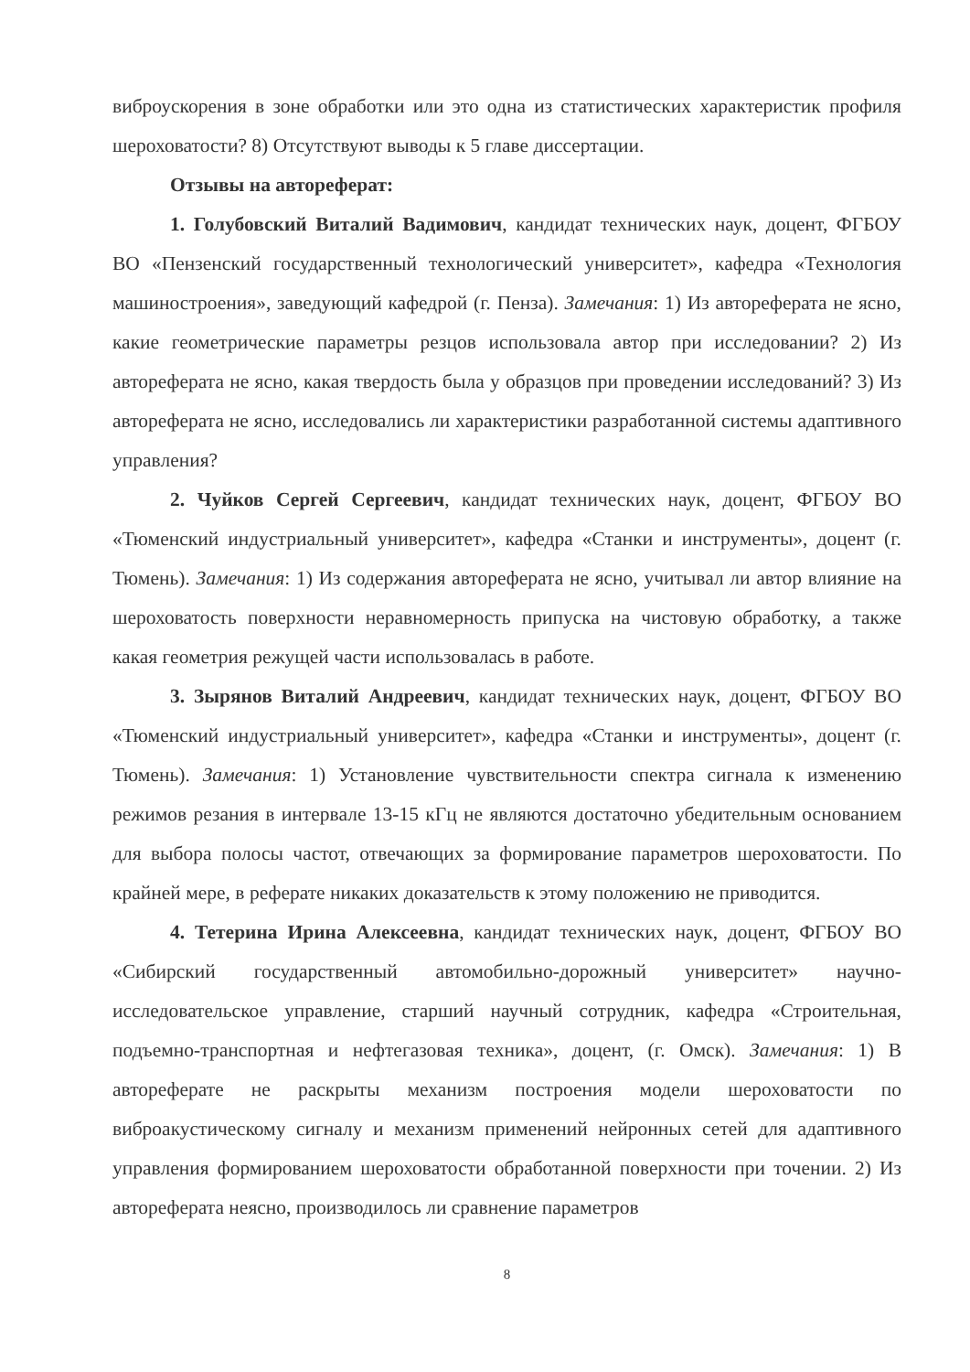виброускорения в зоне обработки или это одна из статистических характеристик профиля шероховатости? 8) Отсутствуют выводы к 5 главе диссертации.
Отзывы на автореферат:
1. Голубовский Виталий Вадимович, кандидат технических наук, доцент, ФГБОУ ВО «Пензенский государственный технологический университет», кафедра «Технология машиностроения», заведующий кафедрой (г. Пенза). Замечания: 1) Из автореферата не ясно, какие геометрические параметры резцов использовала автор при исследовании? 2) Из автореферата не ясно, какая твердость была у образцов при проведении исследований? 3) Из автореферата не ясно, исследовались ли характеристики разработанной системы адаптивного управления?
2. Чуйков Сергей Сергеевич, кандидат технических наук, доцент, ФГБОУ ВО «Тюменский индустриальный университет», кафедра «Станки и инструменты», доцент (г. Тюмень). Замечания: 1) Из содержания автореферата не ясно, учитывал ли автор влияние на шероховатость поверхности неравномерность припуска на чистовую обработку, а также какая геометрия режущей части использовалась в работе.
3. Зырянов Виталий Андреевич, кандидат технических наук, доцент, ФГБОУ ВО «Тюменский индустриальный университет», кафедра «Станки и инструменты», доцент (г. Тюмень). Замечания: 1) Установление чувствительности спектра сигнала к изменению режимов резания в интервале 13-15 кГц не являются достаточно убедительным основанием для выбора полосы частот, отвечающих за формирование параметров шероховатости. По крайней мере, в реферате никаких доказательств к этому положению не приводится.
4. Тетерина Ирина Алексеевна, кандидат технических наук, доцент, ФГБОУ ВО «Сибирский государственный автомобильно-дорожный университет» научно-исследовательское управление, старший научный сотрудник, кафедра «Строительная, подъемно-транспортная и нефтегазовая техника», доцент, (г. Омск). Замечания: 1) В автореферате не раскрыты механизм построения модели шероховатости по виброакустическому сигналу и механизм применений нейронных сетей для адаптивного управления формированием шероховатости обработанной поверхности при точении. 2) Из автореферата неясно, производилось ли сравнение параметров
8